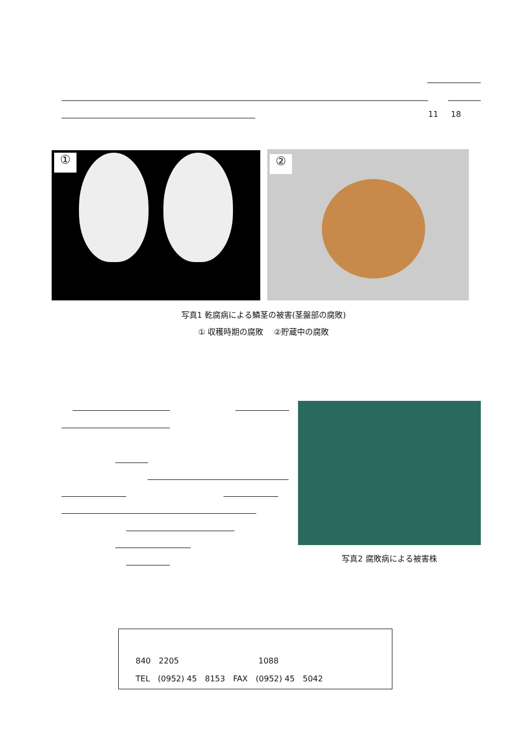11 18
① ②
写真1 乾腐病による鱗茎の被害(茎盤部の腐敗)
① 収穫時期の腐敗　 ②貯蔵中の腐敗
写真2 腐敗病による被害株
840　2205　　　　　　　　　　1088
TEL　(0952) 45　8153　FAX　(0952) 45　5042